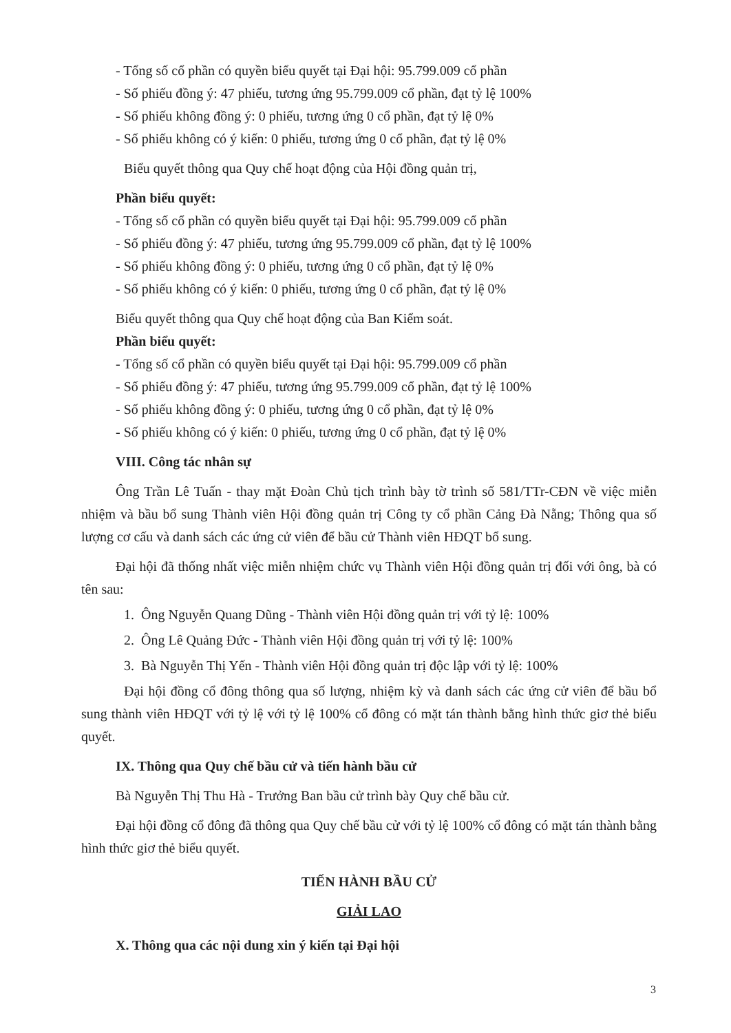- Tổng số cổ phần có quyền biểu quyết tại Đại hội: 95.799.009 cổ phần
- Số phiếu đồng ý: 47 phiếu, tương ứng 95.799.009 cổ phần, đạt tỷ lệ 100%
- Số phiếu không đồng ý: 0 phiếu, tương ứng 0 cổ phần, đạt tỷ lệ 0%
- Số phiếu không có ý kiến: 0 phiếu, tương ứng 0 cổ phần, đạt tỷ lệ 0%
Biểu quyết thông qua Quy chế hoạt động của Hội đồng quản trị,
Phần biểu quyết:
- Tổng số cổ phần có quyền biểu quyết tại Đại hội: 95.799.009 cổ phần
- Số phiếu đồng ý: 47 phiếu, tương ứng 95.799.009 cổ phần, đạt tỷ lệ 100%
- Số phiếu không đồng ý: 0 phiếu, tương ứng 0 cổ phần, đạt tỷ lệ 0%
- Số phiếu không có ý kiến: 0 phiếu, tương ứng 0 cổ phần, đạt tỷ lệ 0%
Biểu quyết thông qua Quy chế hoạt động của Ban Kiểm soát.
Phần biểu quyết:
- Tổng số cổ phần có quyền biểu quyết tại Đại hội: 95.799.009 cổ phần
- Số phiếu đồng ý: 47 phiếu, tương ứng 95.799.009 cổ phần, đạt tỷ lệ 100%
- Số phiếu không đồng ý: 0 phiếu, tương ứng 0 cổ phần, đạt tỷ lệ 0%
- Số phiếu không có ý kiến: 0 phiếu, tương ứng 0 cổ phần, đạt tỷ lệ 0%
VIII. Công tác nhân sự
Ông Trần Lê Tuấn - thay mặt Đoàn Chủ tịch trình bày tờ trình số 581/TTr-CĐN về việc miễn nhiệm và bầu bổ sung Thành viên Hội đồng quản trị Công ty cổ phần Cảng Đà Nẵng; Thông qua số lượng cơ cấu và danh sách các ứng cử viên để bầu cử Thành viên HĐQT bổ sung.
Đại hội đã thống nhất việc miễn nhiệm chức vụ Thành viên Hội đồng quản trị đối với ông, bà có tên sau:
1. Ông Nguyễn Quang Dũng - Thành viên Hội đồng quản trị với tỷ lệ: 100%
2. Ông Lê Quảng Đức - Thành viên Hội đồng quản trị với tỷ lệ: 100%
3. Bà Nguyễn Thị Yến - Thành viên Hội đồng quản trị độc lập với tỷ lệ: 100%
Đại hội đồng cổ đông thông qua số lượng, nhiệm kỳ và danh sách các ứng cử viên để bầu bổ sung thành viên HĐQT với tỷ lệ với tỷ lệ 100% cổ đông có mặt tán thành bằng hình thức giơ thẻ biểu quyết.
IX. Thông qua Quy chế bầu cử và tiến hành bầu cử
Bà Nguyễn Thị Thu Hà - Trưởng Ban bầu cử trình bày Quy chế bầu cử.
Đại hội đồng cổ đông đã thông qua Quy chế bầu cử với tỷ lệ 100% cổ đông có mặt tán thành bằng hình thức giơ thẻ biểu quyết.
TIẾN HÀNH BẦU CỬ
GIẢI LAO
X. Thông qua các nội dung xin ý kiến tại Đại hội
3